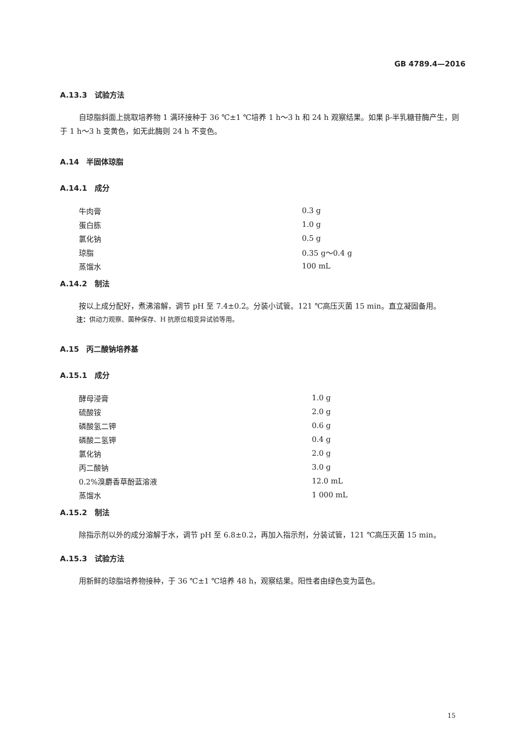GB 4789.4—2016
A.13.3　试验方法
自琼脂斜面上挑取培养物 1 满环接种于 36 ℃±1 ℃培养 1 h～3 h 和 24 h 观察结果。如果 β-半乳糖苷酶产生，则于 1 h～3 h 变黄色，如无此酶则 24 h 不变色。
A.14　半固体琼脂
A.14.1　成分
| 牛肉膏 | 0.3 g |
| 蛋白胨 | 1.0 g |
| 氯化钠 | 0.5 g |
| 琼脂 | 0.35 g～0.4 g |
| 蒸馏水 | 100 mL |
A.14.2　制法
按以上成分配好，煮沸溶解，调节 pH 至 7.4±0.2。分装小试管。121 ℃高压灭菌 15 min。直立凝固备用。
注：供动力观察、菌种保存、H 抗原位相变异试验等用。
A.15　丙二酸钠培养基
A.15.1　成分
| 酵母浸膏 | 1.0 g |
| 硫酸铵 | 2.0 g |
| 磷酸氢二钾 | 0.6 g |
| 磷酸二氢钾 | 0.4 g |
| 氯化钠 | 2.0 g |
| 丙二酸钠 | 3.0 g |
| 0.2%溴麝香草酚蓝溶液 | 12.0 mL |
| 蒸馏水 | 1 000 mL |
A.15.2　制法
除指示剂以外的成分溶解于水，调节 pH 至 6.8±0.2，再加入指示剂，分装试管，121 ℃高压灭菌 15 min。
A.15.3　试验方法
用新鲜的琼脂培养物接种，于 36 ℃±1 ℃培养 48 h，观察结果。阳性者由绿色变为蓝色。
15